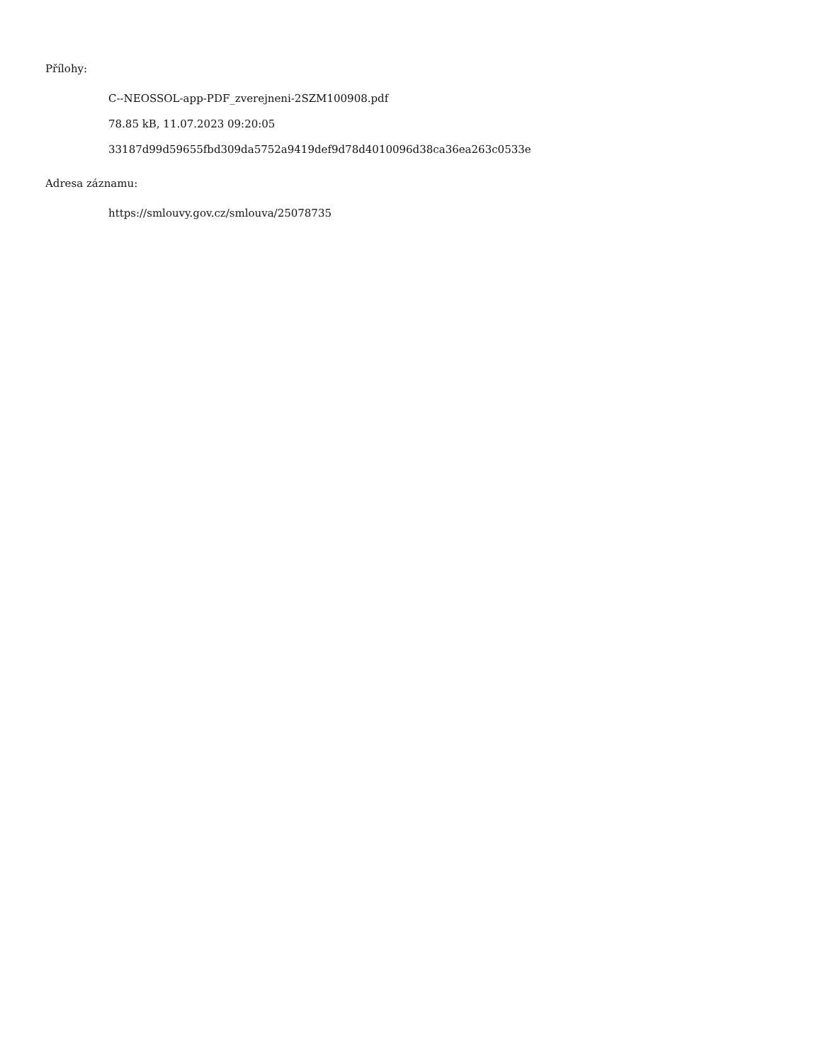Přílohy:
C--NEOSSOL-app-PDF_zverejneni-2SZM100908.pdf
78.85 kB, 11.07.2023 09:20:05
33187d99d59655fbd309da5752a9419def9d78d4010096d38ca36ea263c0533e
Adresa záznamu:
https://smlouvy.gov.cz/smlouva/25078735